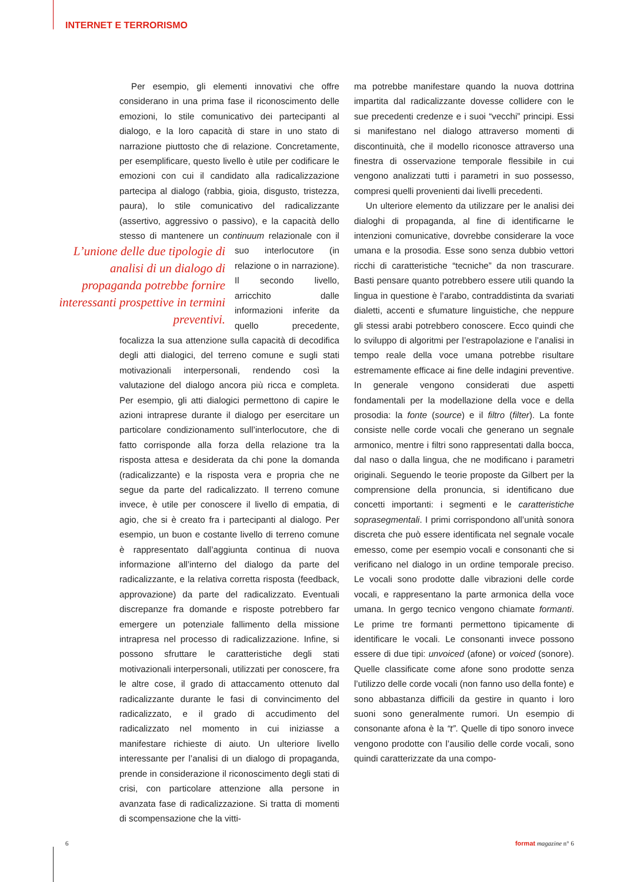INTERNET E TERRORISMO
Per esempio, gli elementi innovativi che offre considerano in una prima fase il riconoscimento delle emozioni, lo stile comunicativo dei partecipanti al dialogo, e la loro capacità di stare in uno stato di narrazione piuttosto che di relazione. Concretamente, per esemplificare, questo livello è utile per codificare le emozioni con cui il candidato alla radicalizzazione partecipa al dialogo (rabbia, gioia, disgusto, tristezza, paura), lo stile comunicativo del radicalizzante (assertivo, aggressivo o passivo), e la capacità dello stesso di mantenere un continuum relazionale L’unione delle due tipologie di analisi di un dialogo di propaganda potrebbe fornire interessanti prospettive in termini preventivi. con il suo interlocutore (in relazione o in narrazione). Il secondo livello, arricchito dalle informazioni inferite da quello precedente, focalizza la sua attenzione sulla capacità di decodifica degli atti dialogici, del terreno comune e sugli stati motivazionali interpersonali, rendendo così la valutazione del dialogo ancora più ricca e completa. Per esempio, gli atti dialogici permettono di capire le azioni intraprese durante il dialogo per esercitare un particolare condizionamento sull’interlocutore, che di fatto corrisponde alla forza della relazione tra la risposta attesa e desiderata da chi pone la domanda (radicalizzante) e la risposta vera e propria che ne segue da parte del radicalizzato. Il terreno comune invece, è utile per conoscere il livello di empatia, di agio, che si è creato fra i partecipanti al dialogo. Per esempio, un buon e costante livello di terreno comune è rappresentato dall’aggiunta continua di nuova informazione all’interno del dialogo da parte del radicalizzante, e la relativa corretta risposta (feedback, approvazione) da parte del radicalizzato. Eventuali discrepanze fra domande e risposte potrebbero far emergere un potenziale fallimento della missione intrapresa nel processo di radicalizzazione. Infine, si possono sfruttare le caratteristiche degli stati motivazionali interpersonali, utilizzati per conoscere, fra le altre cose, il grado di attaccamento ottenuto dal radicalizzante durante le fasi di convincimento del radicalizzato, e il grado di accudimento del radicalizzato nel momento in cui iniziasse a manifestare richieste di aiuto. Un ulteriore livello interessante per l’analisi di un dialogo di propaganda, prende in considerazione il riconoscimento degli stati di crisi, con particolare attenzione alla persone in avanzata fase di radicalizzazione. Si tratta di momenti di scompensazione che la vitti-
ma potrebbe manifestare quando la nuova dottrina impartita dal radicalizzante dovesse collidere con le sue precedenti credenze e i suoi “vecchi” principi. Essi si manifestano nel dialogo attraverso momenti di discontinuità, che il modello riconosce attraverso una finestra di osservazione temporale flessibile in cui vengono analizzati tutti i parametri in suo possesso, compresi quelli provenienti dai livelli precedenti.
Un ulteriore elemento da utilizzare per le analisi dei dialoghi di propaganda, al fine di identificarne le intenzioni comunicative, dovrebbe considerare la voce umana e la prosodia. Esse sono senza dubbio vettori ricchi di caratteristiche “tecniche” da non trascurare. Basti pensare quanto potrebbero essere utili quando la lingua in questione è l’arabo, contraddistinta da svariati dialetti, accenti e sfumature linguistiche, che neppure gli stessi arabi potrebbero conoscere. Ecco quindi che lo sviluppo di algoritmi per l’estrapolazione e l’analisi in tempo reale della voce umana potrebbe risultare estremamente efficace ai fine delle indagini preventive. In generale vengono considerati due aspetti fondamentali per la modellazione della voce e della prosodia: la fonte (source) e il filtro (filter). La fonte consiste nelle corde vocali che generano un segnale armonico, mentre i filtri sono rappresentati dalla bocca, dal naso o dalla lingua, che ne modificano i parametri originali. Seguendo le teorie proposte da Gilbert per la comprensione della pronuncia, si identificano due concetti importanti: i segmenti e le caratteristiche soprasegmentali. I primi corrispondono all’unità sonora discreta che può essere identificata nel segnale vocale emesso, come per esempio vocali e consonanti che si verificano nel dialogo in un ordine temporale preciso. Le vocali sono prodotte dalle vibrazioni delle corde vocali, e rappresentano la parte armonica della voce umana. In gergo tecnico vengono chiamate formanti. Le prime tre formanti permettono tipicamente di identificare le vocali. Le consonanti invece possono essere di due tipi: unvoiced (afone) or voiced (sonore). Quelle classificate come afone sono prodotte senza l’utilizzo delle corde vocali (non fanno uso della fonte) e sono abbastanza difficili da gestire in quanto i loro suoni sono generalmente rumori. Un esempio di consonante afona è la “t”. Quelle di tipo sonoro invece vengono prodotte con l’ausilio delle corde vocali, sono quindi caratterizzate da una compo-
6 format magazine n° 6